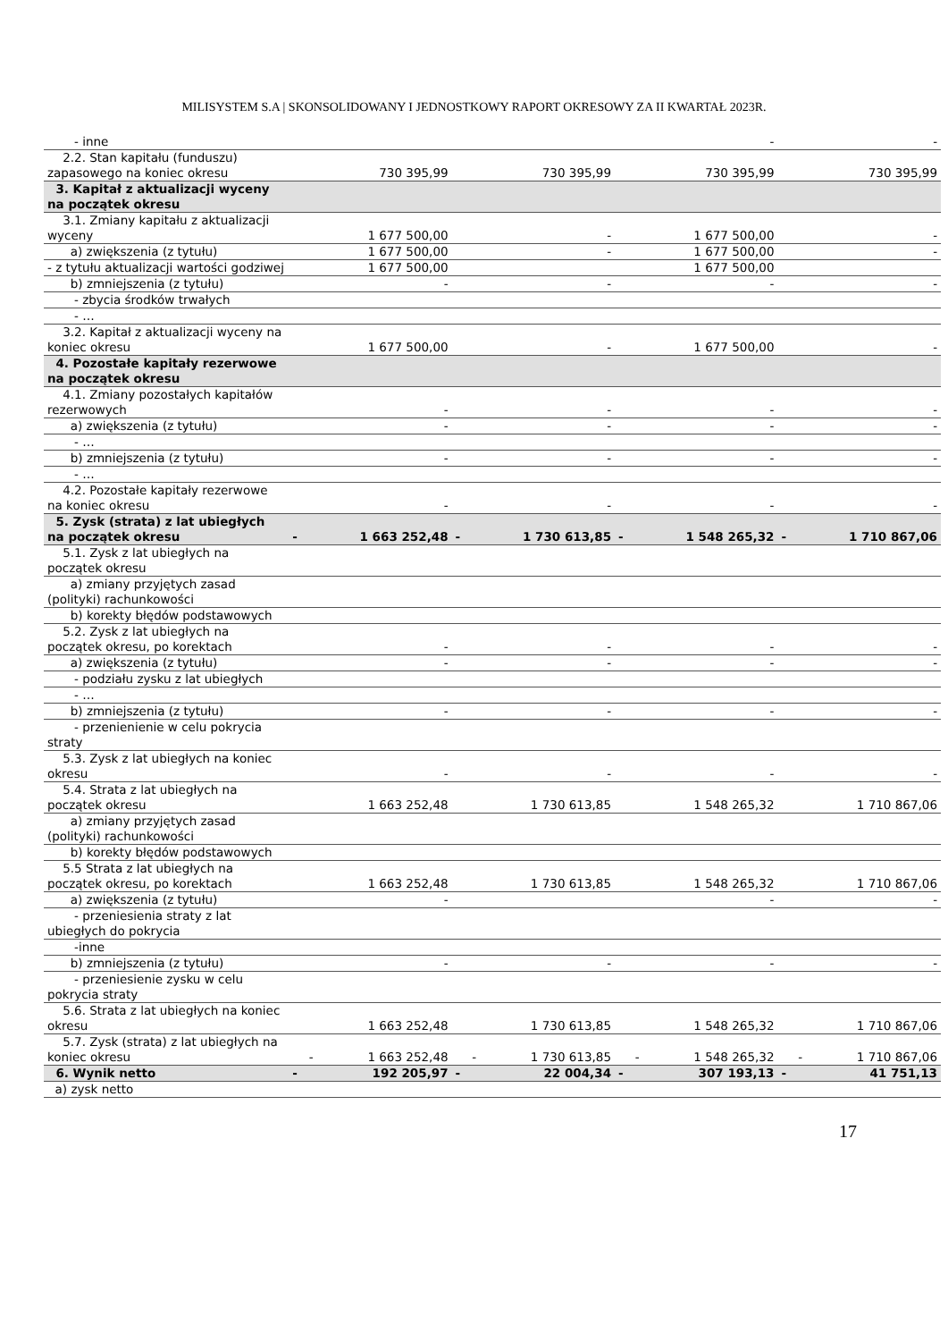MILISYSTEM S.A | SKONSOLIDOWANY I JEDNOSTKOWY RAPORT OKRESOWY ZA II KWARTAŁ 2023R.
| - inne | | | | | | - | | - |
| 2.2. Stan kapitału (funduszu) zapasowego na koniec okresu | | 730 395,99 | | 730 395,99 | | 730 395,99 | | 730 395,99 |
| 3. Kapitał z aktualizacji wyceny na początek okresu | | | | | | | | |
| 3.1. Zmiany kapitału z aktualizacji wyceny | | 1 677 500,00 | | - | | 1 677 500,00 | | - |
| a) zwiększenia (z tytułu) | | 1 677 500,00 | | - | | 1 677 500,00 | | - |
| - z tytułu aktualizacji wartości godziwej | | 1 677 500,00 | | | | 1 677 500,00 | | |
| b) zmniejszenia (z tytułu) | | - | | - | | - | | - |
| - zbycia środków trwałych | | | | | | | | |
| - … | | | | | | | | |
| 3.2. Kapitał z aktualizacji wyceny na koniec okresu | | 1 677 500,00 | | - | | 1 677 500,00 | | - |
| 4. Pozostałe kapitały rezerwowe na początek okresu | | | | | | | | |
| 4.1. Zmiany pozostałych kapitałów rezerwowych | | - | | - | | - | | - |
| a) zwiększenia (z tytułu) | | - | | - | | - | | - |
| - … | | | | | | | | |
| b) zmniejszenia (z tytułu) | | - | | - | | - | | - |
| - … | | | | | | | | |
| 4.2. Pozostałe kapitały rezerwowe na koniec okresu | | - | | - | | - | | - |
| 5. Zysk (strata) z lat ubiegłych na początek okresu | - | 1 663 252,48 | - | 1 730 613,85 | - | 1 548 265,32 | - | 1 710 867,06 |
| 5.1. Zysk z lat ubiegłych na początek okresu | | | | | | | | |
| a) zmiany przyjętych zasad (polityki) rachunkowości | | | | | | | | |
| b) korekty błędów podstawowych | | | | | | | | |
| 5.2. Zysk z lat ubiegłych na początek okresu, po korektach | | - | | - | | - | | - |
| a) zwiększenia (z tytułu) | | - | | - | | - | | - |
| - podziału zysku z lat ubiegłych | | | | | | | | |
| - … | | | | | | | | |
| b) zmniejszenia (z tytułu) | | - | | - | | - | | - |
| - przenienienie w celu pokrycia straty | | | | | | | | |
| 5.3. Zysk z lat ubiegłych na koniec okresu | | - | | - | | - | | - |
| 5.4. Strata z lat ubiegłych na początek okresu | | 1 663 252,48 | | 1 730 613,85 | | 1 548 265,32 | | 1 710 867,06 |
| a) zmiany przyjętych zasad (polityki) rachunkowości | | | | | | | | |
| b) korekty błędów podstawowych | | | | | | | | |
| 5.5 Strata z lat ubiegłych na początek okresu, po korektach | | 1 663 252,48 | | 1 730 613,85 | | 1 548 265,32 | | 1 710 867,06 |
| a) zwiększenia (z tytułu) | | - | | | | - | | - |
| - przeniesienia straty z lat ubiegłych do pokrycia | | | | | | | | |
| -inne | | | | | | | | |
| b) zmniejszenia (z tytułu) | | - | | - | | - | | - |
| - przeniesienie zysku w celu pokrycia straty | | | | | | | | |
| 5.6. Strata z lat ubiegłych na koniec okresu | | 1 663 252,48 | | 1 730 613,85 | | 1 548 265,32 | | 1 710 867,06 |
| 5.7. Zysk (strata) z lat ubiegłych na koniec okresu | - | 1 663 252,48 | - | 1 730 613,85 | - | 1 548 265,32 | - | 1 710 867,06 |
| 6. Wynik netto | - | 192 205,97 | - | 22 004,34 | - | 307 193,13 | - | 41 751,13 |
| a) zysk netto | | | | | | | | |
17